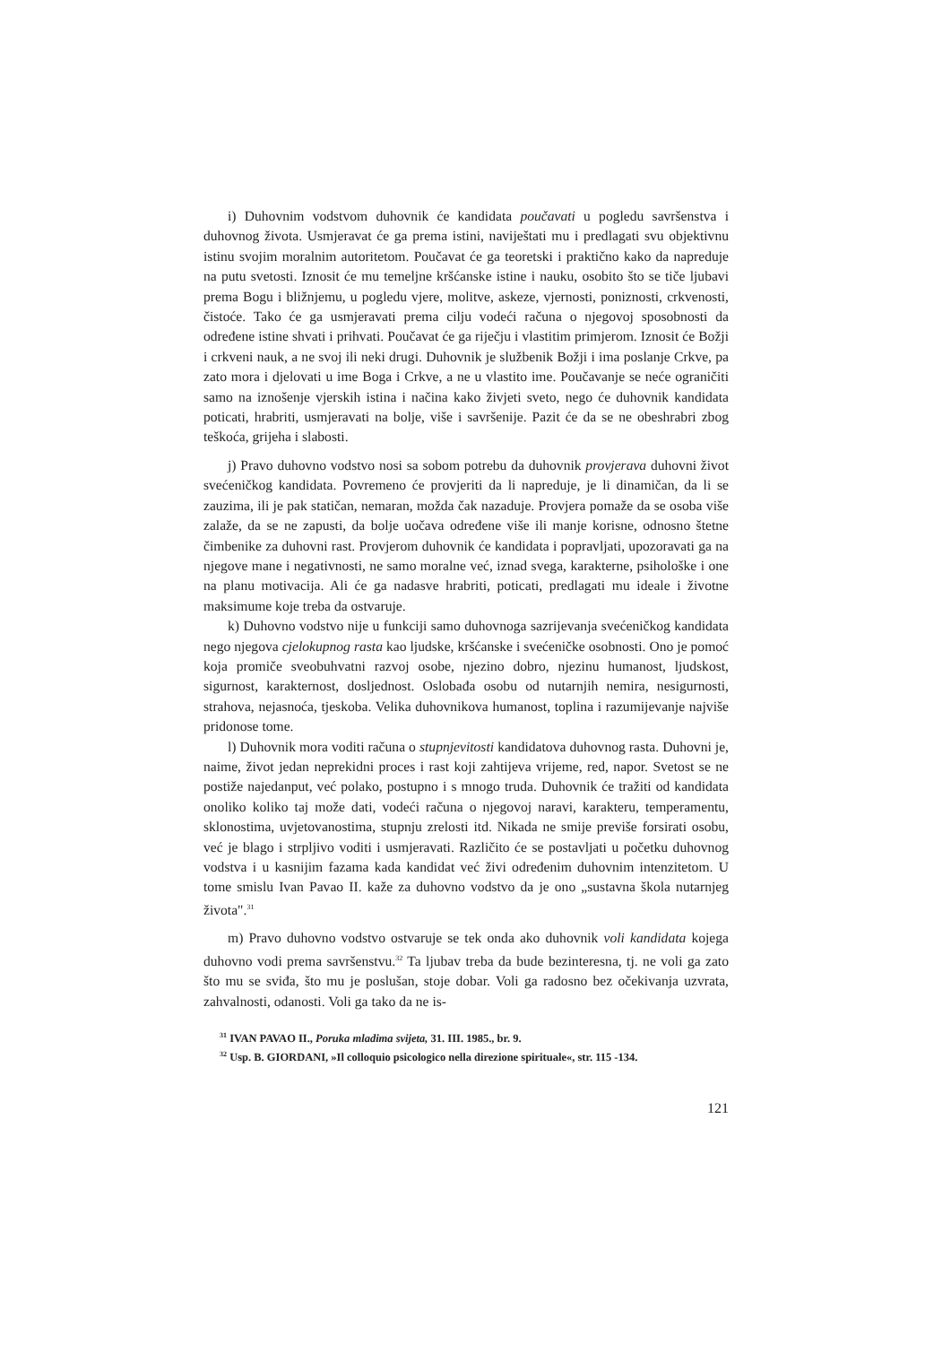i) Duhovnim vodstvom duhovnik će kandidata poučavati u pogledu savršenstva i duhovnog života. Usmjeravat će ga prema istini, naviještati mu i predlagati svu objektivnu istinu svojim moralnim autoritetom. Poučavat će ga teoretski i praktično kako da napreduje na putu svetosti. Iznosit će mu temeljne kršćanske istine i nauku, osobito što se tiče ljubavi prema Bogu i bližnjemu, u pogledu vjere, molitve, askeze, vjernosti, poniznosti, crkvenosti, čistoće. Tako će ga usmjeravati prema cilju vodeći računa o njegovoj sposobnosti da određene istine shvati i prihvati. Poučavat će ga riječju i vlastitim primjerom. Iznosit će Božji i crkveni nauk, a ne svoj ili neki drugi. Duhovnik je službenik Božji i ima poslanje Crkve, pa zato mora i djelovati u ime Boga i Crkve, a ne u vlastito ime. Poučavanje se neće ograničiti samo na iznošenje vjerskih istina i načina kako živjeti sveto, nego će duhovnik kandidata poticati, hrabriti, usmjeravati na bolje, više i savršenije. Pazit će da se ne obeshrabri zbog teškoća, grijeha i slabosti.
j) Pravo duhovno vodstvo nosi sa sobom potrebu da duhovnik provjerava duhovni život svećeničkog kandidata. Povremeno će provjeriti da li napreduje, je li dinamičan, da li se zauzima, ili je pak statičan, nemaran, možda čak nazaduje. Provjera pomaže da se osoba više zalaže, da se ne zapusti, da bolje uočava određene više ili manje korisne, odnosno štetne čimbenike za duhovni rast. Provjerom duhovnik će kandidata i popravljati, upozoravati ga na njegove mane i negativnosti, ne samo moralne već, iznad svega, karakterne, psihološke i one na planu motivacija. Ali će ga nadasve hrabriti, poticati, predlagati mu ideale i životne maksimume koje treba da ostvaruje.
k) Duhovno vodstvo nije u funkciji samo duhovnoga sazrijevanja svećeničkog kandidata nego njegova cjelokupnog rasta kao ljudske, kršćanske i svećeničke osobnosti. Ono je pomoć koja promiče sveobuhvatni razvoj osobe, njezino dobro, njezinu humanost, ljudskost, sigurnost, karakternost, dosljednost. Oslobađa osobu od nutarnjih nemira, nesigurnosti, strahova, nejasnoća, tjeskoba. Velika duhovnikova humanost, toplina i razumijevanje najviše pridonose tome.
l) Duhovnik mora voditi računa o stupnjevitosti kandidatova duhovnog rasta. Duhovni je, naime, život jedan neprekidni proces i rast koji zahtijeva vrijeme, red, napor. Svetost se ne postiže najedanput, već polako, postupno i s mnogo truda. Duhovnik će tražiti od kandidata onoliko koliko taj može dati, vodeći računa o njegovoj naravi, karakteru, temperamentu, sklonostima, uvjetovanostima, stupnju zrelosti itd. Nikada ne smije previše forsirati osobu, već je blago i strpljivo voditi i usmjeravati. Različito će se postavljati u početku duhovnog vodstva i u kasnijim fazama kada kandidat već živi određenim duhovnim intenzitetom. U tome smislu Ivan Pavao II. kaže za duhovno vodstvo da je ono „sustavna škola nutarnjeg života".<sup>31</sup>
m) Pravo duhovno vodstvo ostvaruje se tek onda ako duhovnik voli kandidata kojega duhovno vodi prema savršenstvu.<sup>32</sup> Ta ljubav treba da bude bezinteresna, tj. ne voli ga zato što mu se sviđa, što mu je poslušan, stoje dobar. Voli ga radosno bez očekivanja uzvrata, zahvalnosti, odanosti. Voli ga tako da ne is-
<sup>31</sup> IVAN PAVAO II., Poruka mladima svijeta, 31. III. 1985., br. 9.
<sup>32</sup> Usp. B. GIORDANI, »Il colloquio psicologico nella direzione spirituale«, str. 115 -134.
121